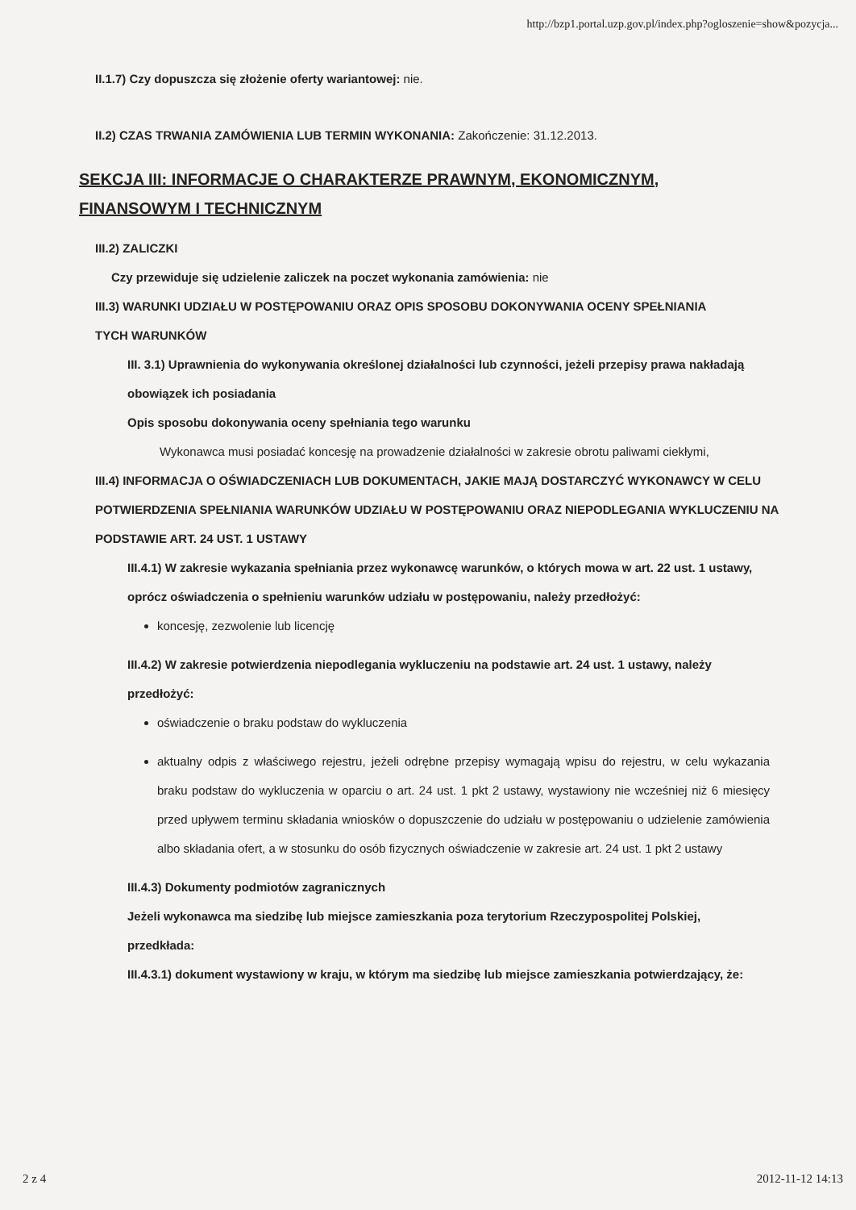http://bzp1.portal.uzp.gov.pl/index.php?ogloszenie=show&pozycja...
II.1.7) Czy dopuszcza się złożenie oferty wariantowej: nie.
II.2) CZAS TRWANIA ZAMÓWIENIA LUB TERMIN WYKONANIA: Zakończenie: 31.12.2013.
SEKCJA III: INFORMACJE O CHARAKTERZE PRAWNYM, EKONOMICZNYM, FINANSOWYM I TECHNICZNYM
III.2) ZALICZKI
Czy przewiduje się udzielenie zaliczek na poczet wykonania zamówienia: nie
III.3) WARUNKI UDZIAŁU W POSTĘPOWANIU ORAZ OPIS SPOSOBU DOKONYWANIA OCENY SPEŁNIANIA TYCH WARUNKÓW
III. 3.1) Uprawnienia do wykonywania określonej działalności lub czynności, jeżeli przepisy prawa nakładają obowiązek ich posiadania
Opis sposobu dokonywania oceny spełniania tego warunku
Wykonawca musi posiadać koncesję na prowadzenie działalności w zakresie obrotu paliwami ciekłymi,
III.4) INFORMACJA O OŚWIADCZENIACH LUB DOKUMENTACH, JAKIE MAJĄ DOSTARCZYĆ WYKONAWCY W CELU POTWIERDZENIA SPEŁNIANIA WARUNKÓW UDZIAŁU W POSTĘPOWANIU ORAZ NIEPODLEGANIA WYKLUCZENIU NA PODSTAWIE ART. 24 UST. 1 USTAWY
III.4.1) W zakresie wykazania spełniania przez wykonawcę warunków, o których mowa w art. 22 ust. 1 ustawy, oprócz oświadczenia o spełnieniu warunków udziału w postępowaniu, należy przedłożyć:
koncesję, zezwolenie lub licencję
III.4.2) W zakresie potwierdzenia niepodlegania wykluczeniu na podstawie art. 24 ust. 1 ustawy, należy przedłożyć:
oświadczenie o braku podstaw do wykluczenia
aktualny odpis z właściwego rejestru, jeżeli odrębne przepisy wymagają wpisu do rejestru, w celu wykazania braku podstaw do wykluczenia w oparciu o art. 24 ust. 1 pkt 2 ustawy, wystawiony nie wcześniej niż 6 miesięcy przed upływem terminu składania wniosków o dopuszczenie do udziału w postępowaniu o udzielenie zamówienia albo składania ofert, a w stosunku do osób fizycznych oświadczenie w zakresie art. 24 ust. 1 pkt 2 ustawy
III.4.3) Dokumenty podmiotów zagranicznych
Jeżeli wykonawca ma siedzibę lub miejsce zamieszkania poza terytorium Rzeczypospolitej Polskiej, przedkłada:
III.4.3.1) dokument wystawiony w kraju, w którym ma siedzibę lub miejsce zamieszkania potwierdzający, że:
2 z 4 2012-11-12 14:13